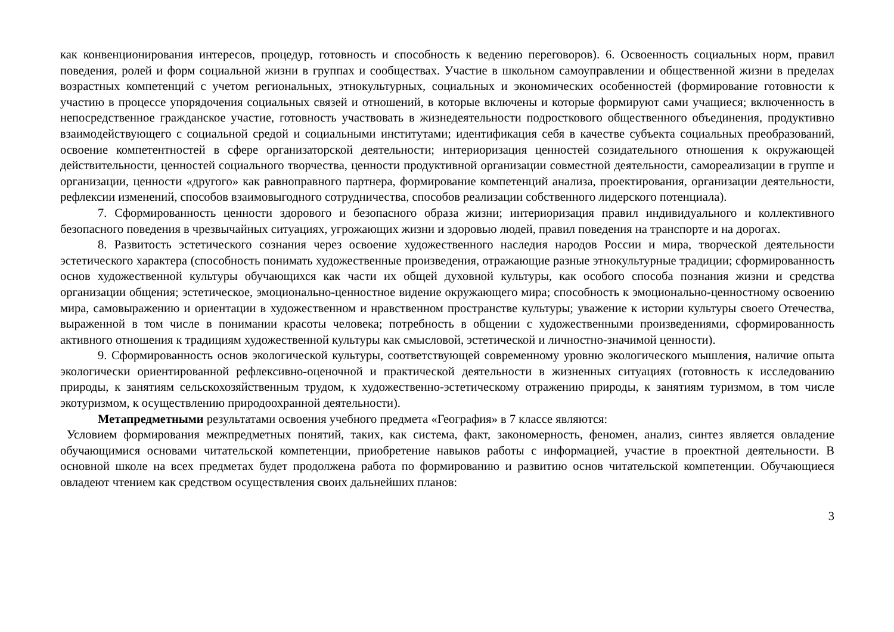как конвенционирования интересов, процедур, готовность и способность к ведению переговоров). 6. Освоенность социальных норм, правил поведения, ролей и форм социальной жизни в группах и сообществах. Участие в школьном самоуправлении и общественной жизни в пределах возрастных компетенций с учетом региональных, этнокультурных, социальных и экономических особенностей (формирование готовности к участию в процессе упорядочения социальных связей и отношений, в которые включены и которые формируют сами учащиеся; включенность в непосредственное гражданское участие, готовность участвовать в жизнедеятельности подросткового общественного объединения, продуктивно взаимодействующего с социальной средой и социальными институтами; идентификация себя в качестве субъекта социальных преобразований, освоение компетентностей в сфере организаторской деятельности; интериоризация ценностей созидательного отношения к окружающей действительности, ценностей социального творчества, ценности продуктивной организации совместной деятельности, самореализации в группе и организации, ценности «другого» как равноправного партнера, формирование компетенций анализа, проектирования, организации деятельности, рефлексии изменений, способов взаимовыгодного сотрудничества, способов реализации собственного лидерского потенциала).
7. Сформированность ценности здорового и безопасного образа жизни; интериоризация правил индивидуального и коллективного безопасного поведения в чрезвычайных ситуациях, угрожающих жизни и здоровью людей, правил поведения на транспорте и на дорогах.
8. Развитость эстетического сознания через освоение художественного наследия народов России и мира, творческой деятельности эстетического характера (способность понимать художественные произведения, отражающие разные этнокультурные традиции; сформированность основ художественной культуры обучающихся как части их общей духовной культуры, как особого способа познания жизни и средства организации общения; эстетическое, эмоционально-ценностное видение окружающего мира; способность к эмоционально-ценностному освоению мира, самовыражению и ориентации в художественном и нравственном пространстве культуры; уважение к истории культуры своего Отечества, выраженной в том числе в понимании красоты человека; потребность в общении с художественными произведениями, сформированность активного отношения к традициям художественной культуры как смысловой, эстетической и личностно-значимой ценности).
9. Сформированность основ экологической культуры, соответствующей современному уровню экологического мышления, наличие опыта экологически ориентированной рефлексивно-оценочной и практической деятельности в жизненных ситуациях (готовность к исследованию природы, к занятиям сельскохозяйственным трудом, к художественно-эстетическому отражению природы, к занятиям туризмом, в том числе экотуризмом, к осуществлению природоохранной деятельности).
Метапредметными результатами освоения учебного предмета «География» в 7 классе являются:
Условием формирования межпредметных понятий, таких, как система, факт, закономерность, феномен, анализ, синтез является овладение обучающимися основами читательской компетенции, приобретение навыков работы с информацией, участие в проектной деятельности. В основной школе на всех предметах будет продолжена работа по формированию и развитию основ читательской компетенции. Обучающиеся овладеют чтением как средством осуществления своих дальнейших планов:
3